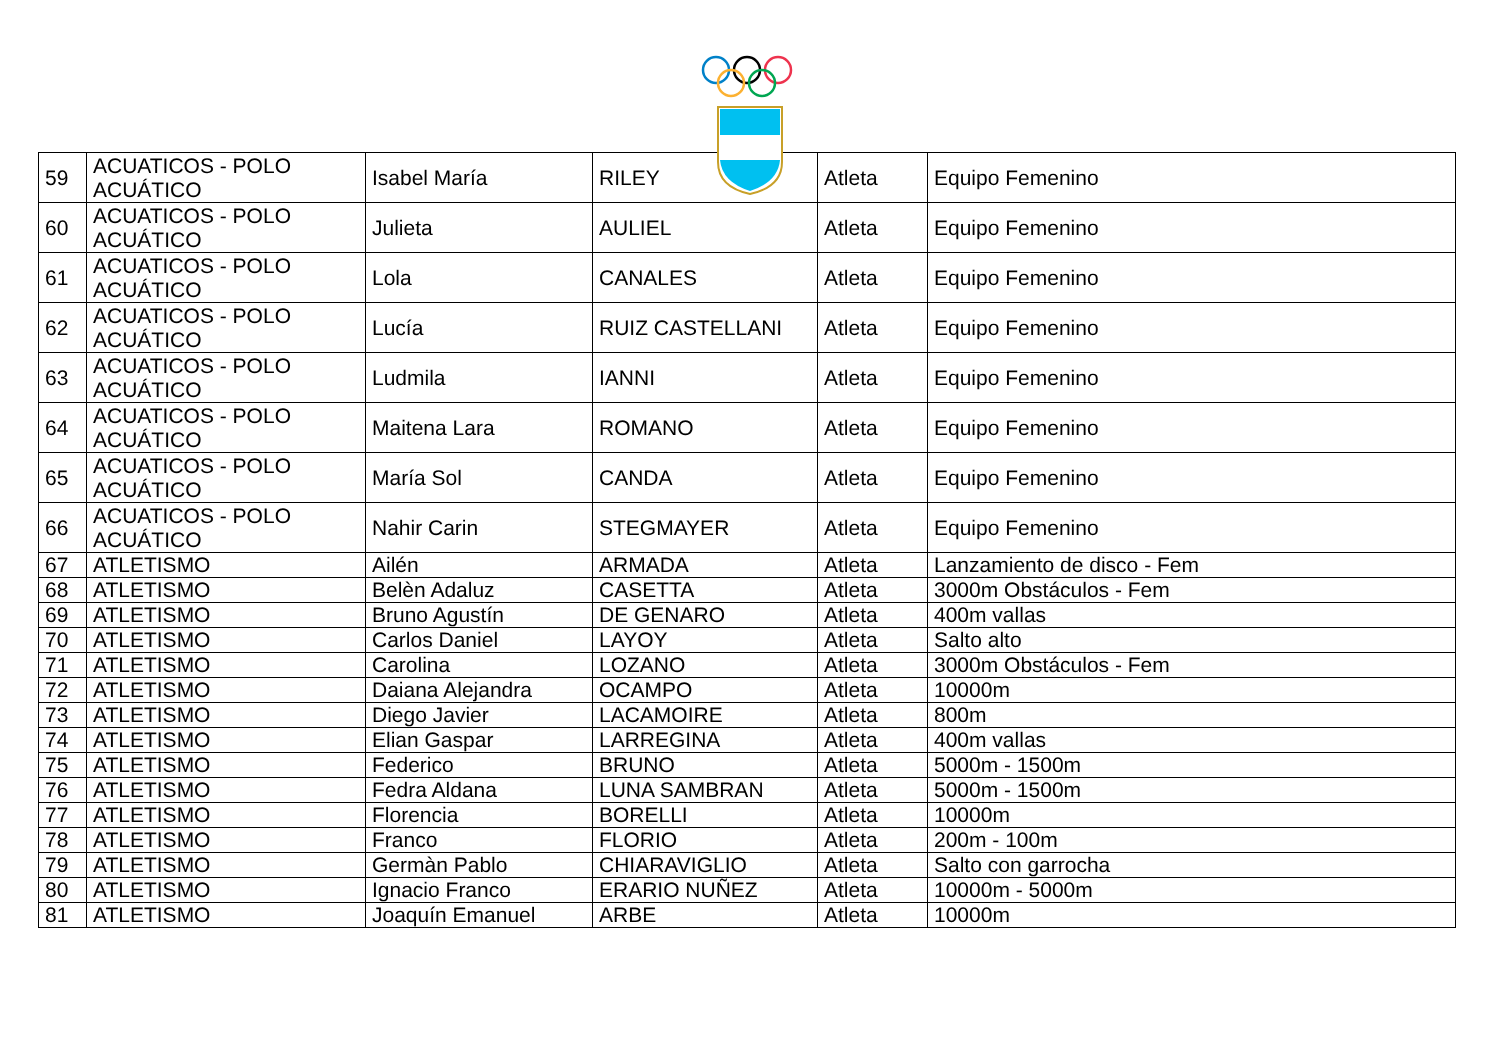| 59 | ACUATICOS - POLO ACUÁTICO | Isabel María | RILEY | Atleta | Equipo Femenino |
| 60 | ACUATICOS - POLO ACUÁTICO | Julieta | AULIEL | Atleta | Equipo Femenino |
| 61 | ACUATICOS - POLO ACUÁTICO | Lola | CANALES | Atleta | Equipo Femenino |
| 62 | ACUATICOS - POLO ACUÁTICO | Lucía | RUIZ CASTELLANI | Atleta | Equipo Femenino |
| 63 | ACUATICOS - POLO ACUÁTICO | Ludmila | IANNI | Atleta | Equipo Femenino |
| 64 | ACUATICOS - POLO ACUÁTICO | Maitena Lara | ROMANO | Atleta | Equipo Femenino |
| 65 | ACUATICOS - POLO ACUÁTICO | María Sol | CANDA | Atleta | Equipo Femenino |
| 66 | ACUATICOS - POLO ACUÁTICO | Nahir Carin | STEGMAYER | Atleta | Equipo Femenino |
| 67 | ATLETISMO | Ailén | ARMADA | Atleta | Lanzamiento de disco - Fem |
| 68 | ATLETISMO | Belèn Adaluz | CASETTA | Atleta | 3000m Obstáculos - Fem |
| 69 | ATLETISMO | Bruno Agustín | DE GENARO | Atleta | 400m vallas |
| 70 | ATLETISMO | Carlos Daniel | LAYOY | Atleta | Salto alto |
| 71 | ATLETISMO | Carolina | LOZANO | Atleta | 3000m Obstáculos - Fem |
| 72 | ATLETISMO | Daiana Alejandra | OCAMPO | Atleta | 10000m |
| 73 | ATLETISMO | Diego Javier | LACAMOIRE | Atleta | 800m |
| 74 | ATLETISMO | Elian Gaspar | LARREGINA | Atleta | 400m vallas |
| 75 | ATLETISMO | Federico | BRUNO | Atleta | 5000m - 1500m |
| 76 | ATLETISMO | Fedra Aldana | LUNA SAMBRAN | Atleta | 5000m - 1500m |
| 77 | ATLETISMO | Florencia | BORELLI | Atleta | 10000m |
| 78 | ATLETISMO | Franco | FLORIO | Atleta | 200m - 100m |
| 79 | ATLETISMO | Germàn Pablo | CHIARAVIGLIO | Atleta | Salto con garrocha |
| 80 | ATLETISMO | Ignacio Franco | ERARIO NUÑEZ | Atleta | 10000m - 5000m |
| 81 | ATLETISMO | Joaquín Emanuel | ARBE | Atleta | 10000m |